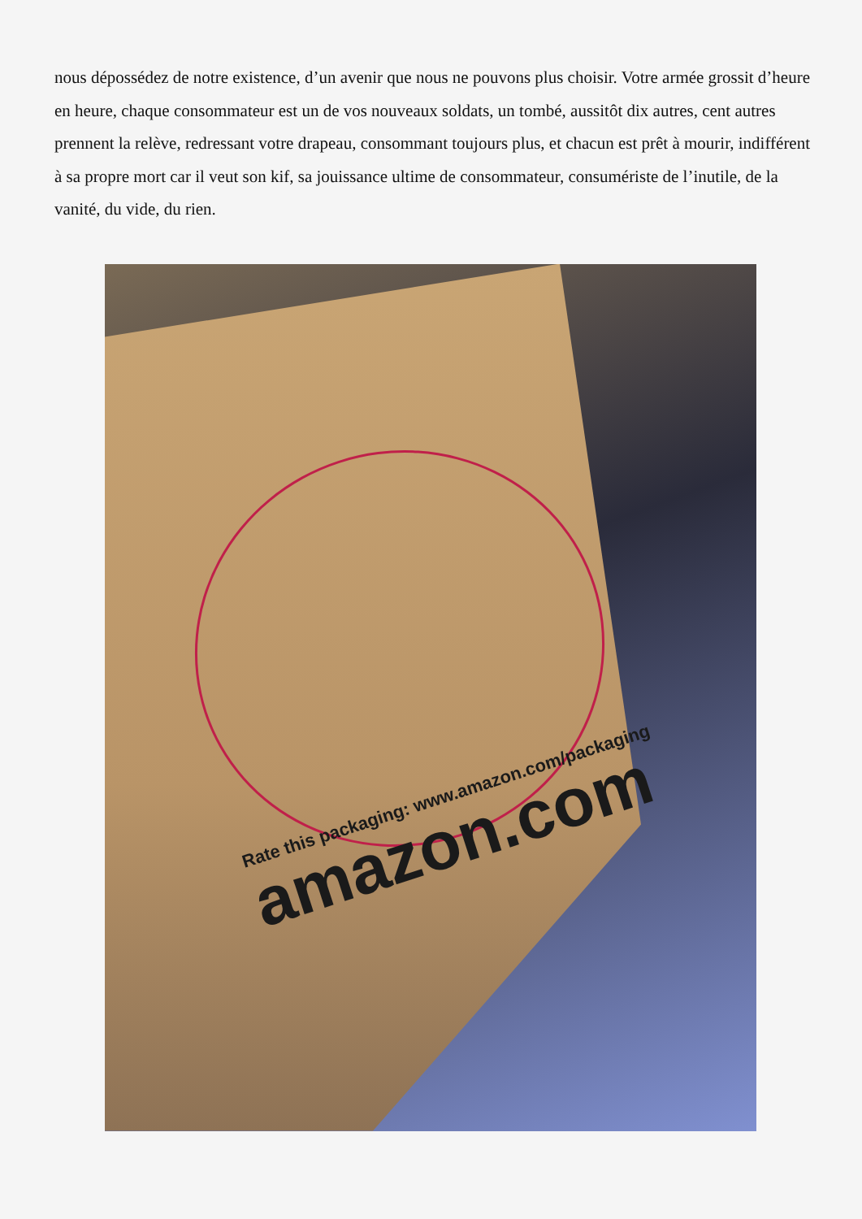nous dépossédez de notre existence, d’un avenir que nous ne pouvons plus choisir. Votre armée grossit d’heure en heure, chaque consommateur est un de vos nouveaux soldats, un tombé, aussitôt dix autres, cent autres prennent la relève, redressant votre drapeau, consommant toujours plus, et chacun est prêt à mourir, indifférent à sa propre mort car il veut son kif, sa jouissance ultime de consommateur, consumériste de l’inutile, de la vanité, du vide, du rien.
Rate this packaging: www.amazon.com/packaging
amazon.com